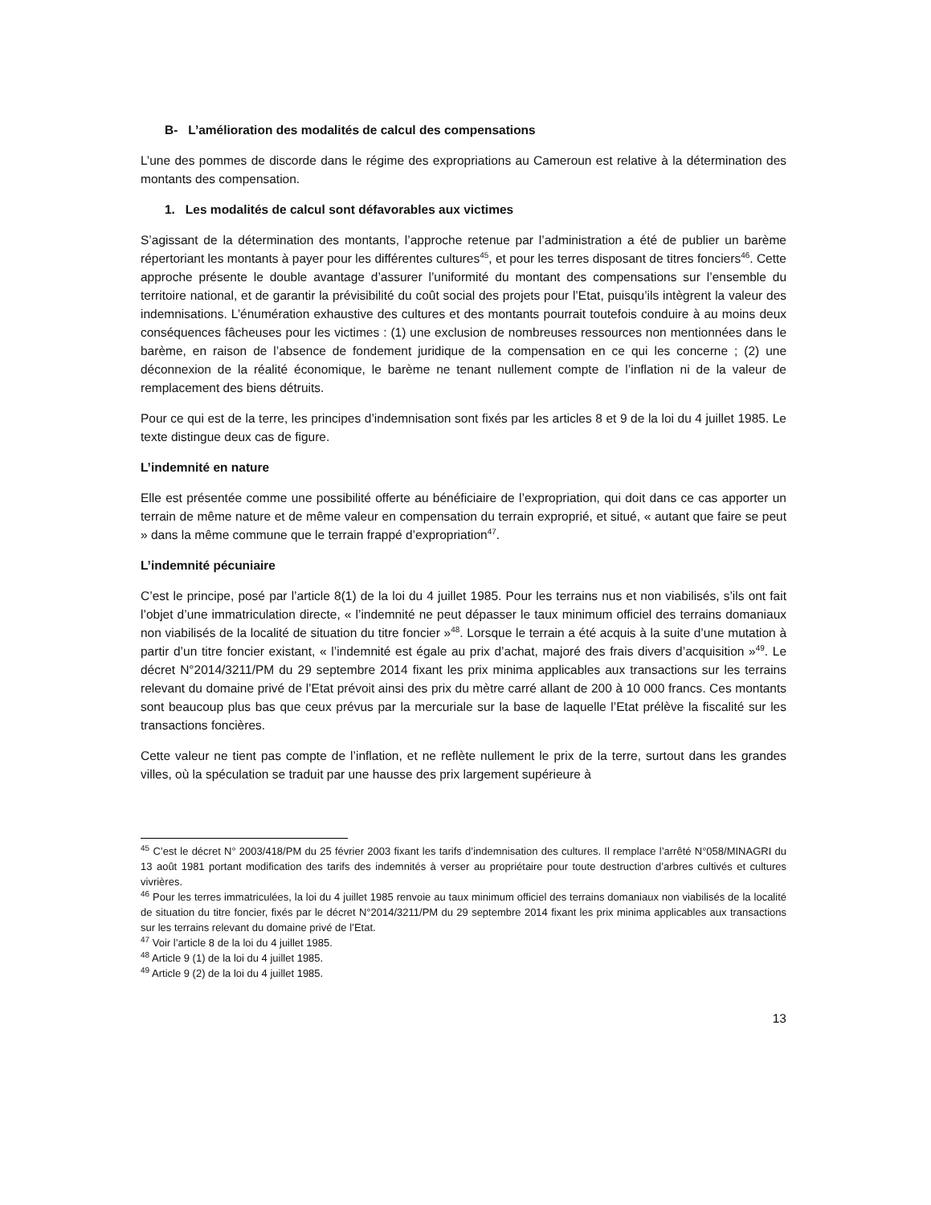B- L’amélioration des modalités de calcul des compensations
L’une des pommes de discorde dans le régime des expropriations au Cameroun est relative à la détermination des montants des compensation.
1. Les modalités de calcul sont défavorables aux victimes
S’agissant de la détermination des montants, l’approche retenue par l’administration a été de publier un barème répertoriant les montants à payer pour les différentes cultures<sup>45</sup>, et pour les terres disposant de titres fonciers<sup>46</sup>. Cette approche présente le double avantage d’assurer l’uniformité du montant des compensations sur l’ensemble du territoire national, et de garantir la prévisibilité du coût social des projets pour l’Etat, puisqu’ils intègrent la valeur des indemnisations. L’énumération exhaustive des cultures et des montants pourrait toutefois conduire à au moins deux conséquences fâcheuses pour les victimes : (1) une exclusion de nombreuses ressources non mentionnées dans le barème, en raison de l’absence de fondement juridique de la compensation en ce qui les concerne ; (2) une déconnexion de la réalité économique, le barème ne tenant nullement compte de l’inflation ni de la valeur de remplacement des biens détruits.
Pour ce qui est de la terre, les principes d’indemnisation sont fixés par les articles 8 et 9 de la loi du 4 juillet 1985. Le texte distingue deux cas de figure.
L’indemnité en nature
Elle est présentée comme une possibilité offerte au bénéficiaire de l’expropriation, qui doit dans ce cas apporter un terrain de même nature et de même valeur en compensation du terrain exproprié, et situé, « autant que faire se peut » dans la même commune que le terrain frappé d’expropriation<sup>47</sup>.
L’indemnité pécuniaire
C’est le principe, posé par l’article 8(1) de la loi du 4 juillet 1985. Pour les terrains nus et non viabilisés, s’ils ont fait l’objet d’une immatriculation directe, « l’indemnité ne peut dépasser le taux minimum officiel des terrains domaniaux non viabilisés de la localité de situation du titre foncier »<sup>48</sup>. Lorsque le terrain a été acquis à la suite d’une mutation à partir d’un titre foncier existant, « l’indemnité est égale au prix d’achat, majoré des frais divers d’acquisition »<sup>49</sup>. Le décret N°2014/3211/PM du 29 septembre 2014 fixant les prix minima applicables aux transactions sur les terrains relevant du domaine privé de l’Etat prévoit ainsi des prix du mètre carré allant de 200 à 10 000 francs. Ces montants sont beaucoup plus bas que ceux prévus par la mercuriale sur la base de laquelle l’Etat prélève la fiscalité sur les transactions foncières.
Cette valeur ne tient pas compte de l’inflation, et ne reflète nullement le prix de la terre, surtout dans les grandes villes, où la spéculation se traduit par une hausse des prix largement supérieure à
<sup>45</sup> C’est le décret N° 2003/418/PM du 25 février 2003 fixant les tarifs d’indemnisation des cultures. Il remplace l’arrêté N°058/MINAGRI du 13 août 1981 portant modification des tarifs des indemnités à verser au propriétaire pour toute destruction d’arbres cultivés et cultures vivrières.
<sup>46</sup> Pour les terres immatriculées, la loi du 4 juillet 1985 renvoie au taux minimum officiel des terrains domaniaux non viabilisés de la localité de situation du titre foncier, fixés par le décret N°2014/3211/PM du 29 septembre 2014 fixant les prix minima applicables aux transactions sur les terrains relevant du domaine privé de l’Etat.
<sup>47</sup> Voir l’article 8 de la loi du 4 juillet 1985.
<sup>48</sup> Article 9 (1) de la loi du 4 juillet 1985.
<sup>49</sup> Article 9 (2) de la loi du 4 juillet 1985.
13